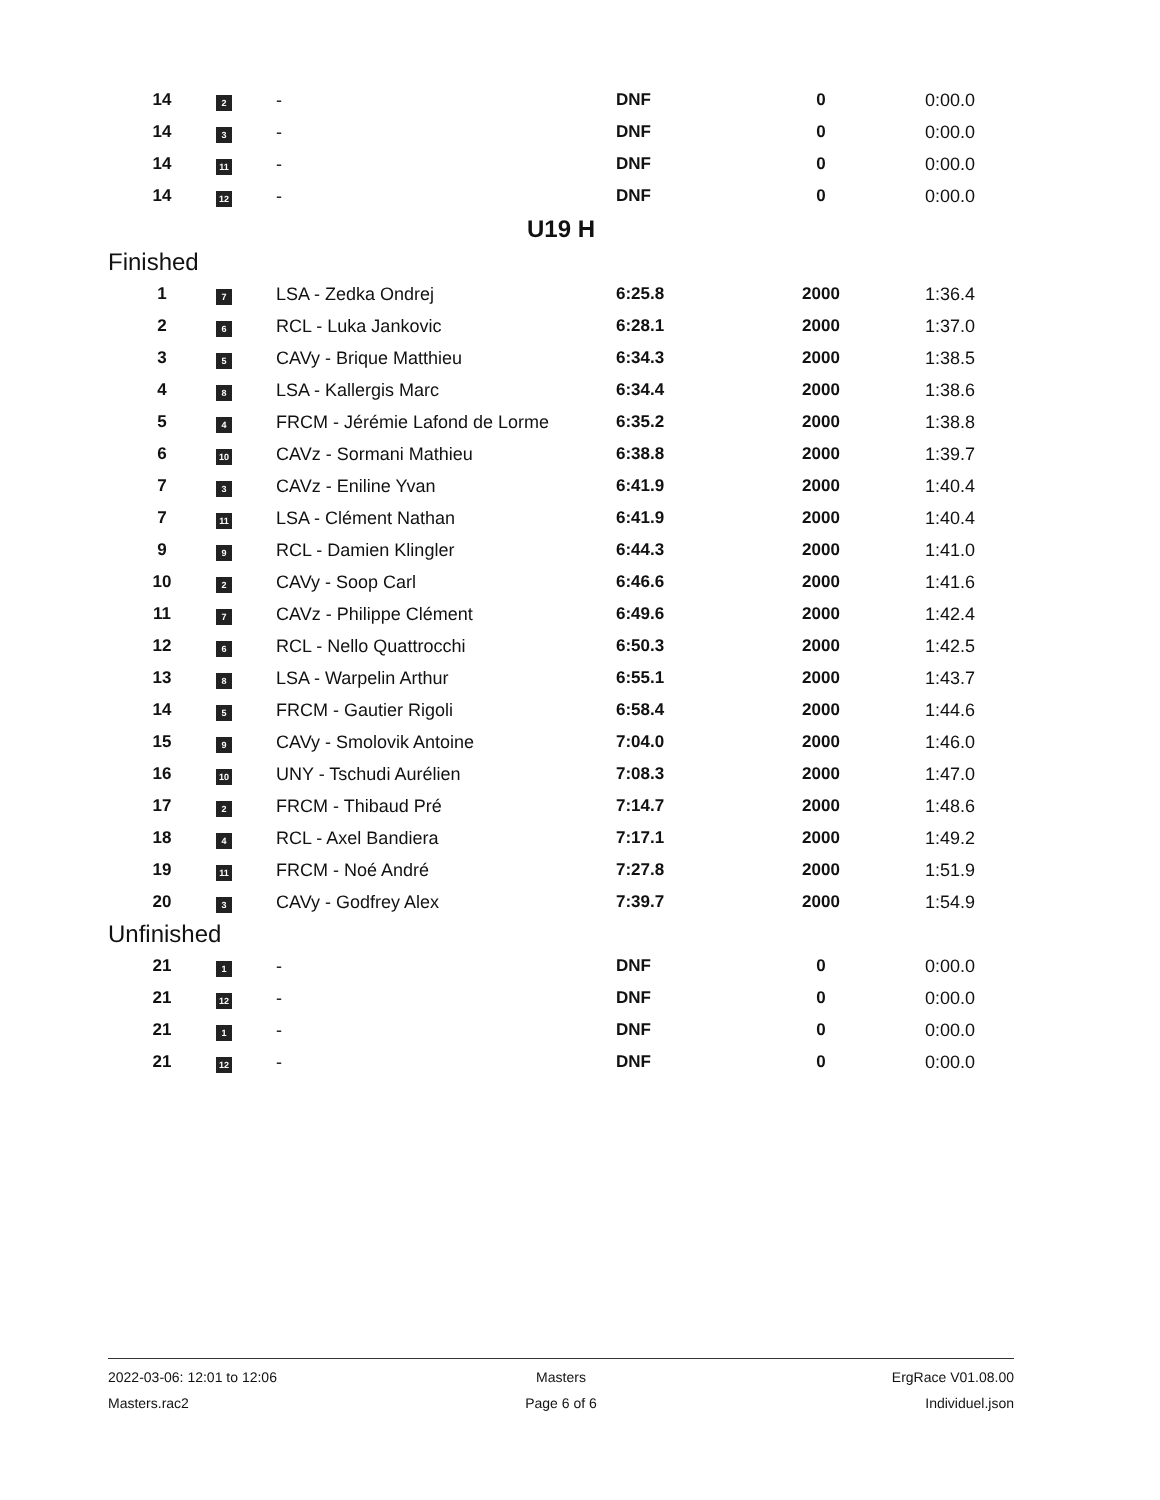| 14 | 2 | - | DNF | 0 | 0:00.0 |
| 14 | 3 | - | DNF | 0 | 0:00.0 |
| 14 | 11 | - | DNF | 0 | 0:00.0 |
| 14 | 12 | - | DNF | 0 | 0:00.0 |
U19 H
Finished
| 1 | 7 | LSA - Zedka Ondrej | 6:25.8 | 2000 | 1:36.4 |
| 2 | 6 | RCL - Luka Jankovic | 6:28.1 | 2000 | 1:37.0 |
| 3 | 5 | CAVy - Brique Matthieu | 6:34.3 | 2000 | 1:38.5 |
| 4 | 8 | LSA - Kallergis Marc | 6:34.4 | 2000 | 1:38.6 |
| 5 | 4 | FRCM - Jérémie Lafond de Lorme | 6:35.2 | 2000 | 1:38.8 |
| 6 | 10 | CAVz - Sormani Mathieu | 6:38.8 | 2000 | 1:39.7 |
| 7 | 3 | CAVz - Eniline Yvan | 6:41.9 | 2000 | 1:40.4 |
| 7 | 11 | LSA - Clément Nathan | 6:41.9 | 2000 | 1:40.4 |
| 9 | 9 | RCL - Damien Klingler | 6:44.3 | 2000 | 1:41.0 |
| 10 | 2 | CAVy - Soop Carl | 6:46.6 | 2000 | 1:41.6 |
| 11 | 7 | CAVz - Philippe Clément | 6:49.6 | 2000 | 1:42.4 |
| 12 | 6 | RCL - Nello Quattrocchi | 6:50.3 | 2000 | 1:42.5 |
| 13 | 8 | LSA - Warpelin Arthur | 6:55.1 | 2000 | 1:43.7 |
| 14 | 5 | FRCM - Gautier Rigoli | 6:58.4 | 2000 | 1:44.6 |
| 15 | 9 | CAVy - Smolovik Antoine | 7:04.0 | 2000 | 1:46.0 |
| 16 | 10 | UNY - Tschudi Aurélien | 7:08.3 | 2000 | 1:47.0 |
| 17 | 2 | FRCM - Thibaud Pré | 7:14.7 | 2000 | 1:48.6 |
| 18 | 4 | RCL - Axel Bandiera | 7:17.1 | 2000 | 1:49.2 |
| 19 | 11 | FRCM - Noé André | 7:27.8 | 2000 | 1:51.9 |
| 20 | 3 | CAVy - Godfrey Alex | 7:39.7 | 2000 | 1:54.9 |
Unfinished
| 21 | 1 | - | DNF | 0 | 0:00.0 |
| 21 | 12 | - | DNF | 0 | 0:00.0 |
| 21 | 1 | - | DNF | 0 | 0:00.0 |
| 21 | 12 | - | DNF | 0 | 0:00.0 |
2022-03-06: 12:01 to 12:06 Masters ErgRace V01.08.00
Masters.rac2 Page 6 of 6 Individuel.json